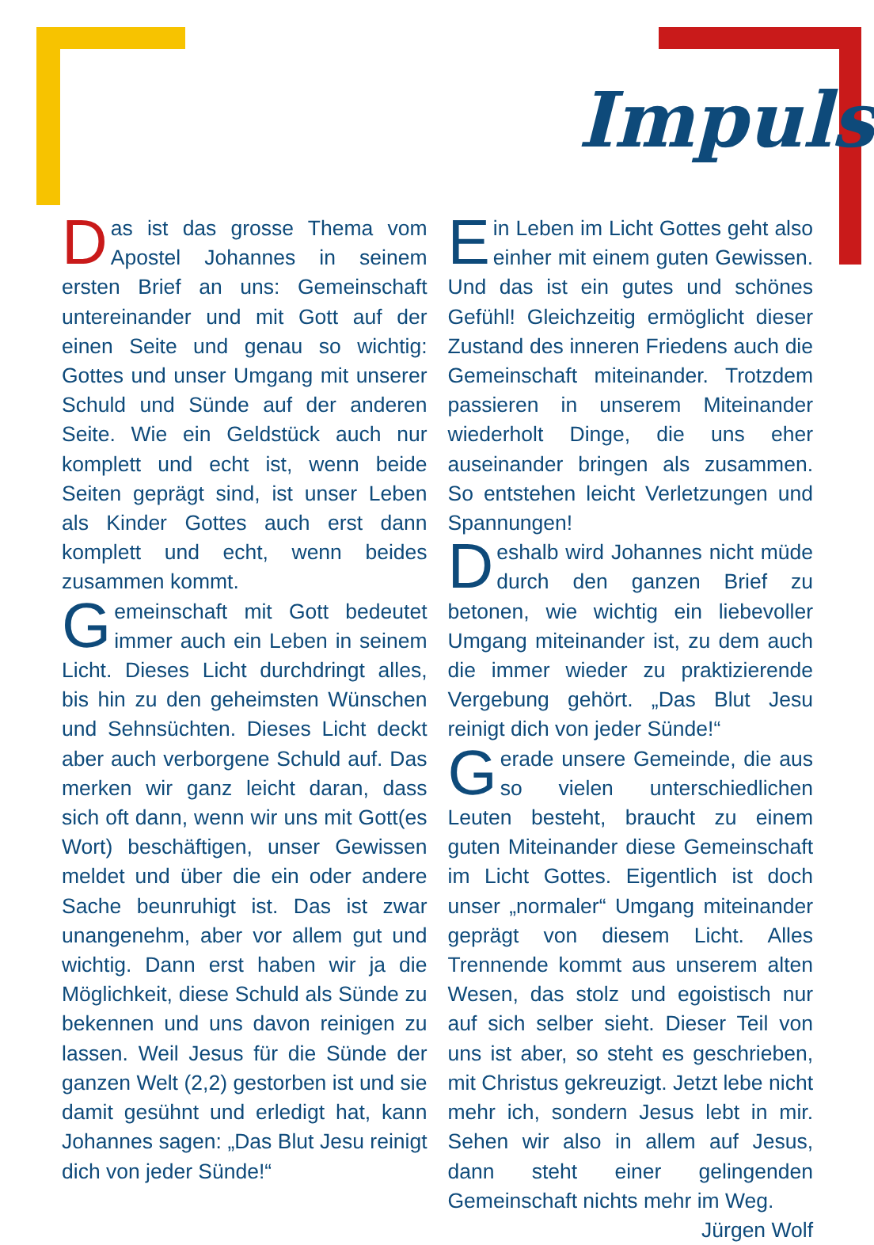Impuls
Das ist das grosse Thema vom Apostel Johannes in seinem ersten Brief an uns: Gemeinschaft untereinander und mit Gott auf der einen Seite und genau so wichtig: Gottes und unser Umgang mit unserer Schuld und Sünde auf der anderen Seite. Wie ein Geldstück auch nur komplett und echt ist, wenn beide Seiten geprägt sind, ist unser Leben als Kinder Gottes auch erst dann komplett und echt, wenn beides zusammen kommt.
Gemeinschaft mit Gott bedeutet immer auch ein Leben in seinem Licht. Dieses Licht durchdringt alles, bis hin zu den geheimsten Wünschen und Sehnsüchten. Dieses Licht deckt aber auch verborgene Schuld auf. Das merken wir ganz leicht daran, dass sich oft dann, wenn wir uns mit Gott(es Wort) beschäftigen, unser Gewissen meldet und über die ein oder andere Sache beunruhigt ist. Das ist zwar unangenehm, aber vor allem gut und wichtig. Dann erst haben wir ja die Möglichkeit, diese Schuld als Sünde zu bekennen und uns davon reinigen zu lassen. Weil Jesus für die Sünde der ganzen Welt (2,2) gestorben ist und sie damit gesühnt und erledigt hat, kann Johannes sagen: „Das Blut Jesu reinigt dich von jeder Sünde!“
Ein Leben im Licht Gottes geht also einher mit einem guten Gewissen. Und das ist ein gutes und schönes Gefühl! Gleichzeitig ermöglicht dieser Zustand des inneren Friedens auch die Gemeinschaft miteinander. Trotzdem passieren in unserem Miteinander wiederholt Dinge, die uns eher auseinander bringen als zusammen. So entstehen leicht Verletzungen und Spannungen!
Deshalb wird Johannes nicht müde durch den ganzen Brief zu betonen, wie wichtig ein liebevoller Umgang miteinander ist, zu dem auch die immer wieder zu praktizierende Vergebung gehört. „Das Blut Jesu reinigt dich von jeder Sünde!“
Gerade unsere Gemeinde, die aus so vielen unterschiedlichen Leuten besteht, braucht zu einem guten Miteinander diese Gemeinschaft im Licht Gottes. Eigentlich ist doch unser „normaler“ Umgang miteinander geprägt von diesem Licht. Alles Trennende kommt aus unserem alten Wesen, das stolz und egoistisch nur auf sich selber sieht. Dieser Teil von uns ist aber, so steht es geschrieben, mit Christus gekreuzigt. Jetzt lebe nicht mehr ich, sondern Jesus lebt in mir. Sehen wir also in allem auf Jesus, dann steht einer gelingenden Gemeinschaft nichts mehr im Weg. Jürgen Wolf